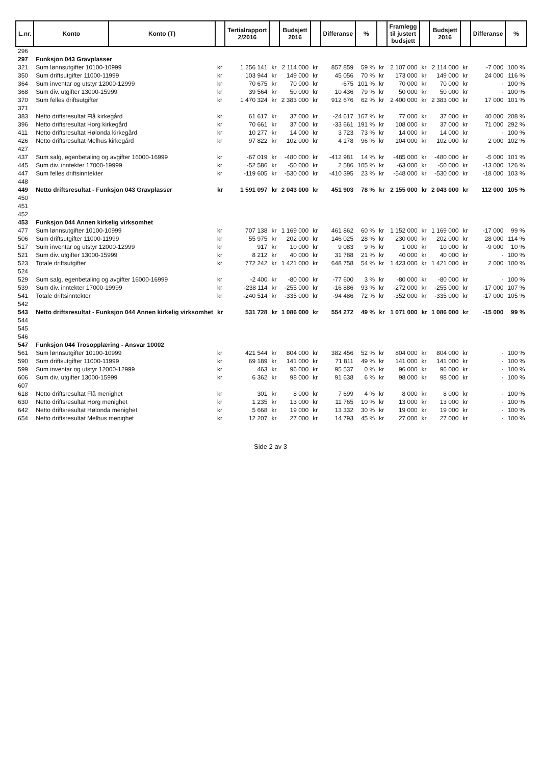| L.nr. | Konto | Konto (T) | | Tertialrapport 2/2016 | | Budsjett 2016 | | Differanse | % | | Framlegg til justert budsjett | | Budsjett 2016 | | Differanse | % |
| --- | --- | --- | --- | --- | --- | --- | --- | --- | --- | --- | --- | --- | --- | --- | --- | --- |
| 296 | | | | | | | | | | | | | | | | |
| 297 | Funksjon 043 Gravplasser | | | | | | | | | | | | | | | |
| 321 | Sum lønnsutgifter 10100-10999 | | kr | 1 256 141 | kr | 2 114 000 | kr | 857 859 | 59 % | kr | 2 107 000 | kr | 2 114 000 | kr | -7 000 | 100 % |
| 350 | Sum driftsutgifter 11000-11999 | | kr | 103 944 | kr | 149 000 | kr | 45 056 | 70 % | kr | 173 000 | kr | 149 000 | kr | 24 000 | 116 % |
| 364 | Sum inventar og utstyr 12000-12999 | | kr | 70 675 | kr | 70 000 | kr | -675 | 101 % | kr | 70 000 | kr | 70 000 | kr | - | 100 % |
| 368 | Sum div. utgifter 13000-15999 | | kr | 39 564 | kr | 50 000 | kr | 10 436 | 79 % | kr | 50 000 | kr | 50 000 | kr | - | 100 % |
| 370 | Sum felles driftsutgifter | | kr | 1 470 324 | kr | 2 383 000 | kr | 912 676 | 62 % | kr | 2 400 000 | kr | 2 383 000 | kr | 17 000 | 101 % |
| 371 | | | | | | | | | | | | | | | | |
| 383 | Netto driftsresultat Flå kirkegård | | kr | 61 617 | kr | 37 000 | kr | -24 617 | 167 % | kr | 77 000 | kr | 37 000 | kr | 40 000 | 208 % |
| 396 | Netto driftsresultat Horg kirkegård | | kr | 70 661 | kr | 37 000 | kr | -33 661 | 191 % | kr | 108 000 | kr | 37 000 | kr | 71 000 | 292 % |
| 411 | Netto driftsresultat Hølonda kirkegård | | kr | 10 277 | kr | 14 000 | kr | 3 723 | 73 % | kr | 14 000 | kr | 14 000 | kr | - | 100 % |
| 426 | Netto driftsresultat Melhus kirkegård | | kr | 97 822 | kr | 102 000 | kr | 4 178 | 96 % | kr | 104 000 | kr | 102 000 | kr | 2 000 | 102 % |
| 427 | | | | | | | | | | | | | | | | |
| 437 | Sum salg, egenbetaling og avgifter 16000-16999 | | kr | -67 019 | kr | -480 000 | kr | -412 981 | 14 % | kr | -485 000 | kr | -480 000 | kr | -5 000 | 101 % |
| 445 | Sum div. inntekter 17000-19999 | | kr | -52 586 | kr | -50 000 | kr | 2 586 | 105 % | kr | -63 000 | kr | -50 000 | kr | -13 000 | 126 % |
| 447 | Sum felles driftsinntekter | | kr | -119 605 | kr | -530 000 | kr | -410 395 | 23 % | kr | -548 000 | kr | -530 000 | kr | -18 000 | 103 % |
| 448 | | | | | | | | | | | | | | | | |
| 449 | Netto driftsresultat - Funksjon 043 Gravplasser | | kr | 1 591 097 | kr | 2 043 000 | kr | 451 903 | 78 % | kr | 2 155 000 | kr | 2 043 000 | kr | 112 000 | 105 % |
| 450 | | | | | | | | | | | | | | | | |
| 451 | | | | | | | | | | | | | | | | |
| 452 | | | | | | | | | | | | | | | | |
| 453 | Funksjon 044 Annen kirkelig virksomhet | | | | | | | | | | | | | | | |
| 477 | Sum lønnsutgifter 10100-10999 | | kr | 707 138 | kr | 1 169 000 | kr | 461 862 | 60 % | kr | 1 152 000 | kr | 1 169 000 | kr | -17 000 | 99 % |
| 506 | Sum driftsutgifter 11000-11999 | | kr | 55 975 | kr | 202 000 | kr | 146 025 | 28 % | kr | 230 000 | kr | 202 000 | kr | 28 000 | 114 % |
| 517 | Sum inventar og utstyr 12000-12999 | | kr | 917 | kr | 10 000 | kr | 9 083 | 9 % | kr | 1 000 | kr | 10 000 | kr | -9 000 | 10 % |
| 521 | Sum div. utgifter 13000-15999 | | kr | 8 212 | kr | 40 000 | kr | 31 788 | 21 % | kr | 40 000 | kr | 40 000 | kr | - | 100 % |
| 523 | Totale driftsutgifter | | kr | 772 242 | kr | 1 421 000 | kr | 648 758 | 54 % | kr | 1 423 000 | kr | 1 421 000 | kr | 2 000 | 100 % |
| 524 | | | | | | | | | | | | | | | | |
| 529 | Sum salg, egenbetaling og avgifter 16000-16999 | | kr | -2 400 | kr | -80 000 | kr | -77 600 | 3 % | kr | -80 000 | kr | -80 000 | kr | - | 100 % |
| 539 | Sum div. inntekter 17000-19999 | | kr | -238 114 | kr | -255 000 | kr | -16 886 | 93 % | kr | -272 000 | kr | -255 000 | kr | -17 000 | 107 % |
| 541 | Totale driftsinntekter | | kr | -240 514 | kr | -335 000 | kr | -94 486 | 72 % | kr | -352 000 | kr | -335 000 | kr | -17 000 | 105 % |
| 542 | | | | | | | | | | | | | | | | |
| 543 | Netto driftsresultat - Funksjon 044 Annen kirkelig virksomhet | | kr | 531 728 | kr | 1 086 000 | kr | 554 272 | 49 % | kr | 1 071 000 | kr | 1 086 000 | kr | -15 000 | 99 % |
| 544 | | | | | | | | | | | | | | | | |
| 545 | | | | | | | | | | | | | | | | |
| 546 | | | | | | | | | | | | | | | | |
| 547 | Funksjon 044 Trosopplæring - Ansvar 10002 | | | | | | | | | | | | | | | |
| 561 | Sum lønnsutgifter 10100-10999 | | kr | 421 544 | kr | 804 000 | kr | 382 456 | 52 % | kr | 804 000 | kr | 804 000 | kr | - | 100 % |
| 590 | Sum driftsutgifter 11000-11999 | | kr | 69 189 | kr | 141 000 | kr | 71 811 | 49 % | kr | 141 000 | kr | 141 000 | kr | - | 100 % |
| 599 | Sum inventar og utstyr 12000-12999 | | kr | 463 | kr | 96 000 | kr | 95 537 | 0 % | kr | 96 000 | kr | 96 000 | kr | - | 100 % |
| 606 | Sum div. utgifter 13000-15999 | | kr | 6 362 | kr | 98 000 | kr | 91 638 | 6 % | kr | 98 000 | kr | 98 000 | kr | - | 100 % |
| 607 | | | | | | | | | | | | | | | | |
| 618 | Netto driftsresultat Flå menighet | | kr | 301 | kr | 8 000 | kr | 7 699 | 4 % | kr | 8 000 | kr | 8 000 | kr | - | 100 % |
| 630 | Netto driftsresultat Horg menighet | | kr | 1 235 | kr | 13 000 | kr | 11 765 | 10 % | kr | 13 000 | kr | 13 000 | kr | - | 100 % |
| 642 | Netto driftsresultat Hølonda menighet | | kr | 5 668 | kr | 19 000 | kr | 13 332 | 30 % | kr | 19 000 | kr | 19 000 | kr | - | 100 % |
| 654 | Netto driftsresultat Melhus menighet | | kr | 12 207 | kr | 27 000 | kr | 14 793 | 45 % | kr | 27 000 | kr | 27 000 | kr | - | 100 % |
Side 2 av 3